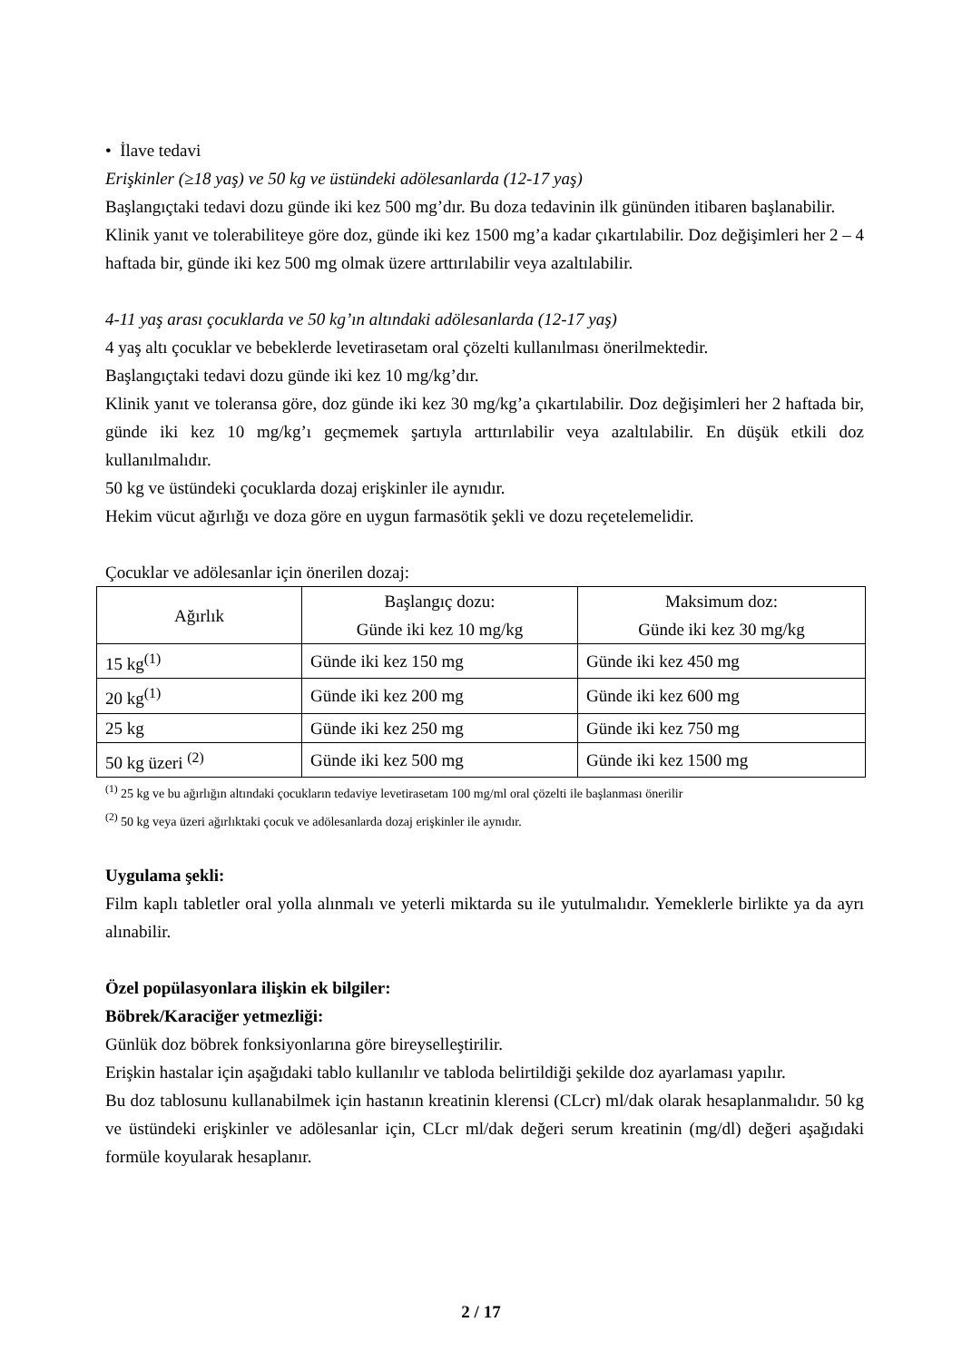• İlave tedavi
Erişkinler (≥18 yaş) ve 50 kg ve üstündeki adölesanlarda (12-17 yaş)
Başlangıçtaki tedavi dozu günde iki kez 500 mg’dır. Bu doza tedavinin ilk gününden itibaren başlanabilir.
Klinik yanıt ve tolerabiliteye göre doz, günde iki kez 1500 mg’a kadar çıkartılabilir. Doz değişimleri her 2 – 4 haftada bir, günde iki kez 500 mg olmak üzere arttırılabilir veya azaltılabilir.
4-11 yaş arası çocuklarda ve 50 kg’ın altındaki adölesanlarda (12-17 yaş)
4 yaş altı çocuklar ve bebeklerde levetirasetam oral çözelti kullanılması önerilmektedir.
Başlangıçtaki tedavi dozu günde iki kez 10 mg/kg’dır.
Klinik yanıt ve toleransa göre, doz günde iki kez 30 mg/kg’a çıkartılabilir. Doz değişimleri her 2 haftada bir, günde iki kez 10 mg/kg’ı geçmemek şartıyla arttırılabilir veya azaltılabilir. En düşük etkili doz kullanılmalıdır.
50 kg ve üstündeki çocuklarda dozaj erişkinler ile aynıdır.
Hekim vücut ağırlığı ve doza göre en uygun farmasötik şekli ve dozu reçetelemelidir.
Çocuklar ve adölesanlar için önerilen dozaj:
| Ağırlık | Başlangıç dozu: Günde iki kez 10 mg/kg | Maksimum doz: Günde iki kez 30 mg/kg |
| --- | --- | --- |
| 15 kg<sup>(1)</sup> | Günde iki kez 150 mg | Günde iki kez 450 mg |
| 20 kg<sup>(1)</sup> | Günde iki kez 200 mg | Günde iki kez 600 mg |
| 25 kg | Günde iki kez 250 mg | Günde iki kez 750 mg |
| 50 kg üzeri <sup>(2)</sup> | Günde iki kez 500 mg | Günde iki kez 1500 mg |
<sup>(1)</sup> 25 kg ve bu ağırlığın altındaki çocukların tedaviye levetirasetam 100 mg/ml oral çözelti ile başlanması önerilir
<sup>(2)</sup> 50 kg veya üzeri ağırlıktaki çocuk ve adölesanlarda dozaj erişkinler ile aynıdır.
Uygulama şekli:
Film kaplı tabletler oral yolla alınmalı ve yeterli miktarda su ile yutulmalıdır. Yemeklerle birlikte ya da ayrı alınabilir.
Özel popülasyonlara ilişkin ek bilgiler:
Böbrek/Karaciğer yetmezliği:
Günlük doz böbrek fonksiyonlarına göre bireyselleştirilir.
Erişkin hastalar için aşağıdaki tablo kullanılır ve tabloda belirtildiği şekilde doz ayarlaması yapılır.
Bu doz tablosunu kullanabilmek için hastanın kreatinin klerensi (CLcr) ml/dak olarak hesaplanmalıdır. 50 kg ve üstündeki erişkinler ve adölesanlar için, CLcr ml/dak değeri serum kreatinin (mg/dl) değeri aşağıdaki formüle koyularak hesaplanır.
2 / 17